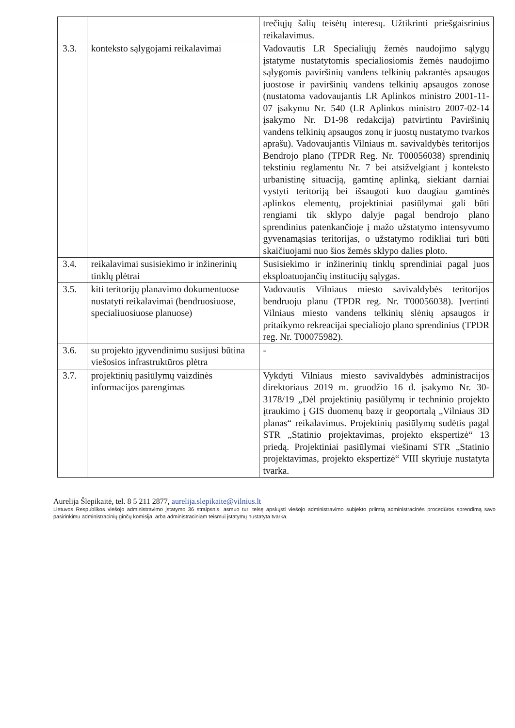| | | trečiųjų šalių teisėtų interesų. Užtikrinti priešgaisrinius reikalavimus. |
| 3.3. | konteksto sąlygojami reikalavimai | Vadovautis LR Specialiųjų žemės naudojimo sąlygų įstatyme nustatytomis specialiosiomis žemės naudojimo sąlygomis paviršinių vandens telkinių pakrantės apsaugos juostose ir paviršinių vandens telkinių apsaugos zonose (nustatoma vadovaujantis LR Aplinkos ministro 2001-11-07 įsakymu Nr. 540 (LR Aplinkos ministro 2007-02-14 įsakymo Nr. D1-98 redakcija) patvirtintu Paviršinių vandens telkinių apsaugos zonų ir juostų nustatymo tvarkos aprašu). Vadovaujantis Vilniaus m. savivaldybės teritorijos Bendrojo plano (TPDR Reg. Nr. T00056038) sprendinių tekstiniu reglamentu Nr. 7 bei atsižvelgiant į konteksto urbanistinę situaciją, gamtinę aplinką, siekiant darniai vystyti teritoriją bei išsaugoti kuo daugiau gamtinės aplinkos elementų, projektiniai pasiūlymai gali būti rengiami tik sklypo dalyje pagal bendrojo plano sprendinius patenkančioje į mažo užstatymo intensyvumo gyvenamąsias teritorijas, o užstatymo rodikliai turi būti skaičiuojami nuo šios žemės sklypo dalies ploto. |
| 3.4. | reikalavimai susisiekimo ir inžinerinių tinklų plėtrai | Susisiekimo ir inžinerinių tinklų sprendiniai pagal juos eksploatuojančių institucijų sąlygas. |
| 3.5. | kiti teritorijų planavimo dokumentuose nustatyti reikalavimai (bendruosiuose, specialiuosiuose planuose) | Vadovautis Vilniaus miesto savivaldybės teritorijos bendruoju planu (TPDR reg. Nr. T00056038). Įvertinti Vilniaus miesto vandens telkinių slėnių apsaugos ir pritaikymo rekreacijai specialiojo plano sprendinius (TPDR reg. Nr. T00075982). |
| 3.6. | su projekto įgyvendinimu susijusi būtina viešosios infrastruktūros plėtra | - |
| 3.7. | projektinių pasiūlymų vaizdinės informacijos parengimas | Vykdyti Vilniaus miesto savivaldybės administracijos direktoriaus 2019 m. gruodžio 16 d. įsakymo Nr. 30-3178/19 „Dėl projektinių pasiūlymų ir techninio projekto įtraukimo į GIS duomenų bazę ir geoportalą „Vilniaus 3D planas“ reikalavimus. Projektinių pasiūlymų sudėtis pagal STR „Statinio projektavimas, projekto ekspertizė“ 13 priedą. Projektiniai pasiūlymai viešinami STR „Statinio projektavimas, projekto ekspertizė“ VIII skyriuje nustatyta tvarka. |
Aurelija Šlepikaitė, tel. 8 5 211 2877, aurelija.slepikaite@vilnius.lt
Lietuvos Respublikos viešojo administravimo įstatymo 36 straipsnis: asmuo turi teisę apskųsti viešojo administravimo subjekto priimtą administracinės procedūros sprendimą savo pasirinkimu administracinių ginčų komisijai arba administraciniam teismui įstatymų nustatyta tvarka.